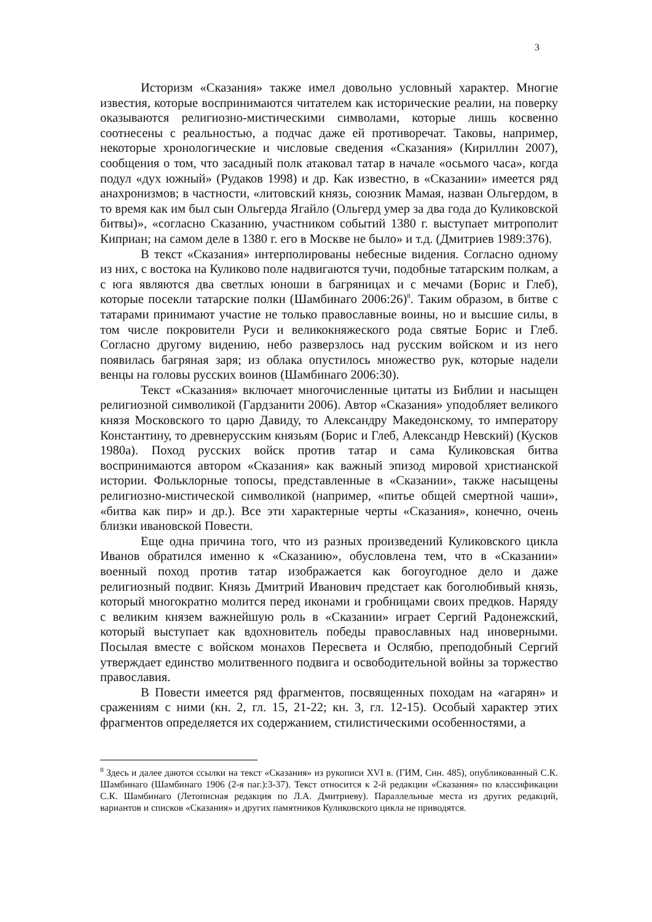3
Историзм «Сказания» также имел довольно условный характер. Многие известия, которые воспринимаются читателем как исторические реалии, на поверку оказываются религиозно-мистическими символами, которые лишь косвенно соотнесены с реальностью, а подчас даже ей противоречат. Таковы, например, некоторые хронологические и числовые сведения «Сказания» (Кириллин 2007), сообщения о том, что засадный полк атаковал татар в начале «осьмого часа», когда подул «дух южный» (Рудаков 1998) и др. Как известно, в «Сказании» имеется ряд анахронизмов; в частности, «литовский князь, союзник Мамая, назван Ольгердом, в то время как им был сын Ольгерда Ягайло (Ольгерд умер за два года до Куликовской битвы)», «согласно Сказанию, участником событий 1380 г. выступает митрополит Киприан; на самом деле в 1380 г. его в Москве не было» и т.д. (Дмитриев 1989:376).
В текст «Сказания» интерполированы небесные видения. Согласно одному из них, с востока на Куликово поле надвигаются тучи, подобные татарским полкам, а с юга являются два светлых юноши в багряницах и с мечами (Борис и Глеб), которые посекли татарские полки (Шамбинаго 2006:26)<sup>8</sup>. Таким образом, в битве с татарами принимают участие не только православные воины, но и высшие силы, в том числе покровители Руси и великокняжеского рода святые Борис и Глеб. Согласно другому видению, небо разверзлось над русским войском и из него появилась багряная заря; из облака опустилось множество рук, которые надели венцы на головы русских воинов (Шамбинаго 2006:30).
Текст «Сказания» включает многочисленные цитаты из Библии и насыщен религиозной символикой (Гардзанити 2006). Автор «Сказания» уподобляет великого князя Московского то царю Давиду, то Александру Македонскому, то императору Константину, то древнерусским князьям (Борис и Глеб, Александр Невский) (Кусков 1980а). Поход русских войск против татар и сама Куликовская битва воспринимаются автором «Сказания» как важный эпизод мировой христианской истории. Фольклорные топосы, представленные в «Сказании», также насыщены религиозно-мистической символикой (например, «питье общей смертной чаши», «битва как пир» и др.). Все эти характерные черты «Сказания», конечно, очень близки ивановской Повести.
Еще одна причина того, что из разных произведений Куликовского цикла Иванов обратился именно к «Сказанию», обусловлена тем, что в «Сказании» военный поход против татар изображается как богоугодное дело и даже религиозный подвиг. Князь Дмитрий Иванович предстает как боголюбивый князь, который многократно молится перед иконами и гробницами своих предков. Наряду с великим князем важнейшую роль в «Сказании» играет Сергий Радонежский, который выступает как вдохновитель победы православных над иноверными. Посылая вместе с войском монахов Пересвета и Ослябю, преподобный Сергий утверждает единство молитвенного подвига и освободительной войны за торжество православия.
В Повести имеется ряд фрагментов, посвященных походам на «агарян» и сражениям с ними (кн. 2, гл. 15, 21-22; кн. 3, гл. 12-15). Особый характер этих фрагментов определяется их содержанием, стилистическими особенностями, а
<sup>8</sup> Здесь и далее даются ссылки на текст «Сказания» из рукописи XVI в. (ГИМ, Син. 485), опубликованный С.К. Шамбинаго (Шамбинаго 1906 (2-я паг.):3-37). Текст относится к 2-й редакции «Сказания» по классификации С.К. Шамбинаго (Летописная редакция по Л.А. Дмитриеву). Параллельные места из других редакций, вариантов и списков «Сказания» и других памятников Куликовского цикла не приводятся.